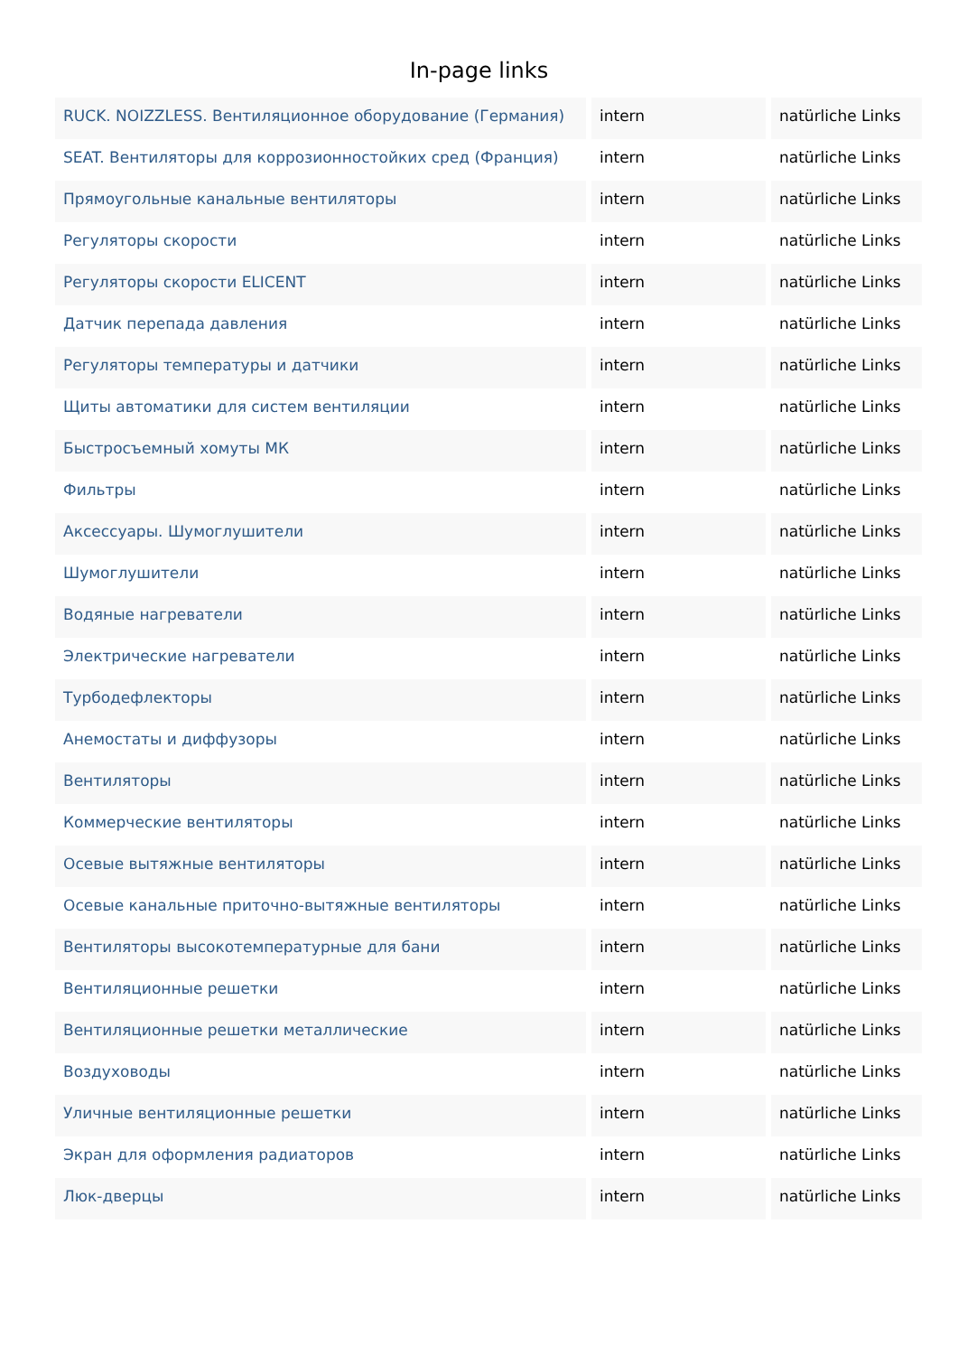In-page links
| RUCK. NOIZZLESS. Вентиляционное оборудование (Германия) | intern | natürliche Links |
| SEAT. Вентиляторы для коррозионностойких сред (Франция) | intern | natürliche Links |
| Прямоугольные канальные вентиляторы | intern | natürliche Links |
| Регуляторы скорости | intern | natürliche Links |
| Регуляторы скорости ELICENT | intern | natürliche Links |
| Датчик перепада давления | intern | natürliche Links |
| Регуляторы температуры и датчики | intern | natürliche Links |
| Щиты автоматики для систем вентиляции | intern | natürliche Links |
| Быстросъемный хомуты МК | intern | natürliche Links |
| Фильтры | intern | natürliche Links |
| Аксессуары. Шумоглушители | intern | natürliche Links |
| Шумоглушители | intern | natürliche Links |
| Водяные нагреватели | intern | natürliche Links |
| Электрические нагреватели | intern | natürliche Links |
| Турбодефлекторы | intern | natürliche Links |
| Анемостаты и диффузоры | intern | natürliche Links |
| Вентиляторы | intern | natürliche Links |
| Коммерческие вентиляторы | intern | natürliche Links |
| Осевые вытяжные вентиляторы | intern | natürliche Links |
| Осевые канальные приточно-вытяжные вентиляторы | intern | natürliche Links |
| Вентиляторы высокотемпературные для бани | intern | natürliche Links |
| Вентиляционные решетки | intern | natürliche Links |
| Вентиляционные решетки металлические | intern | natürliche Links |
| Воздуховоды | intern | natürliche Links |
| Уличные вентиляционные решетки | intern | natürliche Links |
| Экран для оформления радиаторов | intern | natürliche Links |
| Люк-дверцы | intern | natürliche Links |